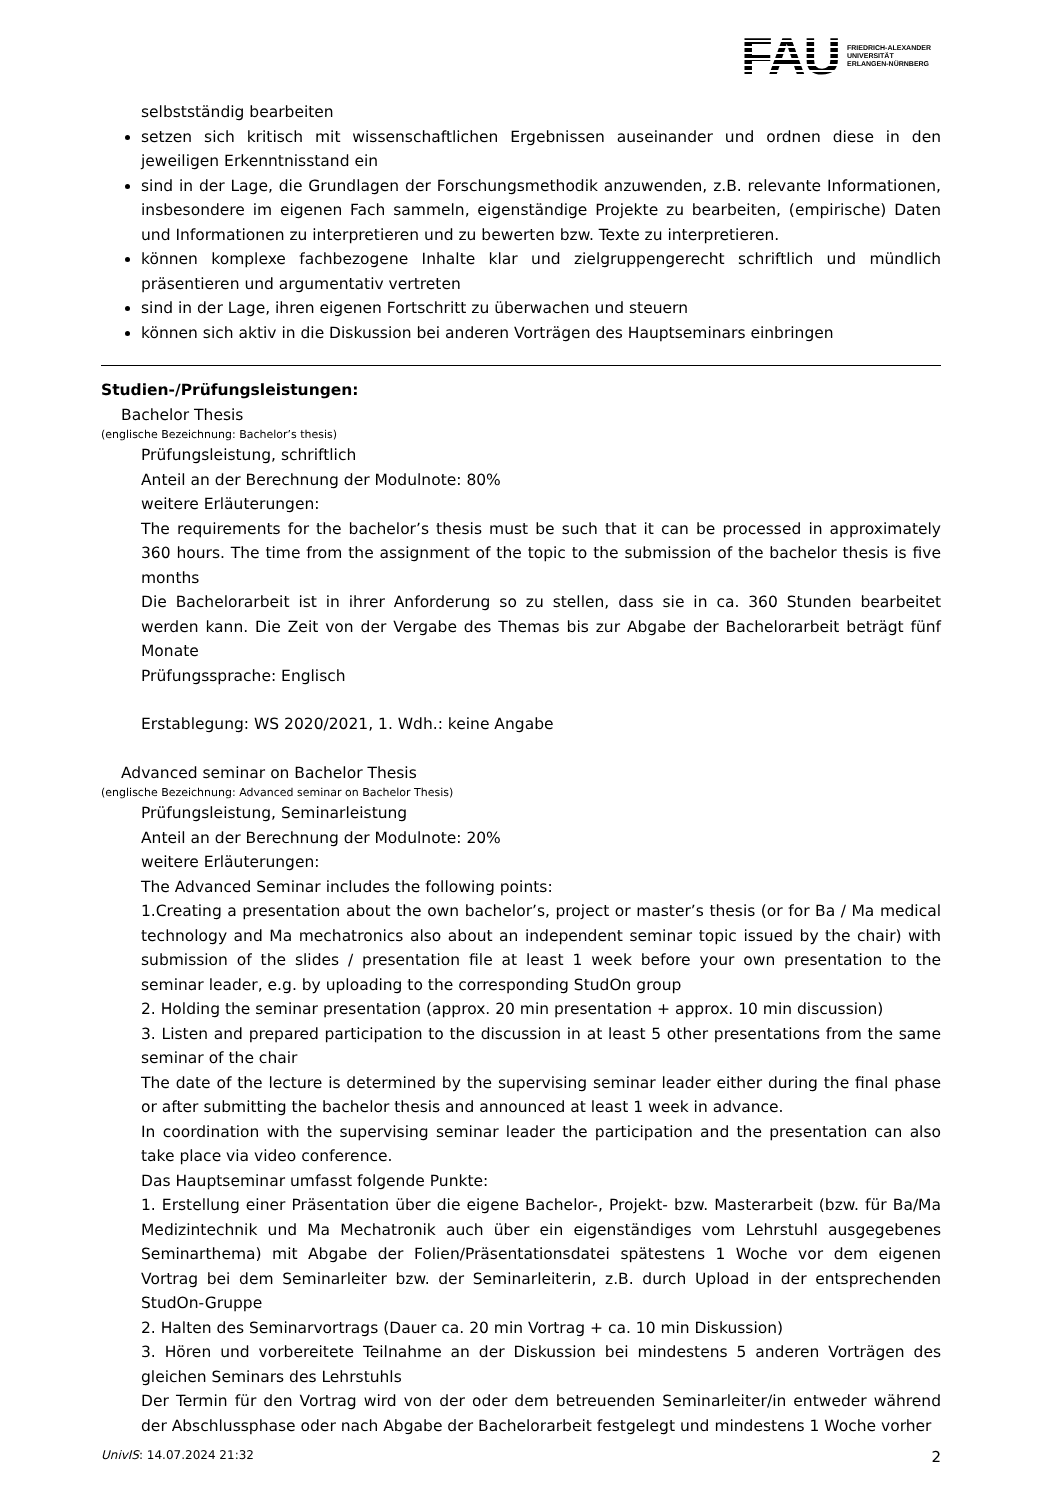FAU
FRIEDRICH-ALEXANDER
UNIVERSITÄT
ERLANGEN-NÜRNBERG
selbstständig bearbeiten
setzen sich kritisch mit wissenschaftlichen Ergebnissen auseinander und ordnen diese in den jeweiligen Erkenntnisstand ein
sind in der Lage, die Grundlagen der Forschungsmethodik anzuwenden, z.B. relevante Informationen, insbesondere im eigenen Fach sammeln, eigenständige Projekte zu bearbeiten, (empirische) Daten und Informationen zu interpretieren und zu bewerten bzw. Texte zu interpretieren.
können komplexe fachbezogene Inhalte klar und zielgruppengerecht schriftlich und mündlich präsentieren und argumentativ vertreten
sind in der Lage, ihren eigenen Fortschritt zu überwachen und steuern
können sich aktiv in die Diskussion bei anderen Vorträgen des Hauptseminars einbringen
Studien-/Prüfungsleistungen:
Bachelor Thesis
(englische Bezeichnung: Bachelor’s thesis)
Prüfungsleistung, schriftlich
Anteil an der Berechnung der Modulnote: 80%
weitere Erläuterungen:
The requirements for the bachelor’s thesis must be such that it can be processed in approximately 360 hours. The time from the assignment of the topic to the submission of the bachelor thesis is five months
Die Bachelorarbeit ist in ihrer Anforderung so zu stellen, dass sie in ca. 360 Stunden bearbeitet werden kann. Die Zeit von der Vergabe des Themas bis zur Abgabe der Bachelorarbeit beträgt fünf Monate
Prüfungssprache: Englisch
Erstablegung: WS 2020/2021, 1. Wdh.: keine Angabe
Advanced seminar on Bachelor Thesis
(englische Bezeichnung: Advanced seminar on Bachelor Thesis)
Prüfungsleistung, Seminarleistung
Anteil an der Berechnung der Modulnote: 20%
weitere Erläuterungen:
The Advanced Seminar includes the following points:
1.Creating a presentation about the own bachelor’s, project or master’s thesis (or for Ba / Ma medical technology and Ma mechatronics also about an independent seminar topic issued by the chair) with submission of the slides / presentation file at least 1 week before your own presentation to the seminar leader, e.g. by uploading to the corresponding StudOn group
2. Holding the seminar presentation (approx. 20 min presentation + approx. 10 min discussion)
3. Listen and prepared participation to the discussion in at least 5 other presentations from the same seminar of the chair
The date of the lecture is determined by the supervising seminar leader either during the final phase or after submitting the bachelor thesis and announced at least 1 week in advance.
In coordination with the supervising seminar leader the participation and the presentation can also take place via video conference.
Das Hauptseminar umfasst folgende Punkte:
1. Erstellung einer Präsentation über die eigene Bachelor-, Projekt- bzw. Masterarbeit (bzw. für Ba/Ma Medizintechnik und Ma Mechatronik auch über ein eigenständiges vom Lehrstuhl ausgegebenes Seminarthema) mit Abgabe der Folien/Präsentationsdatei spätestens 1 Woche vor dem eigenen Vortrag bei dem Seminarleiter bzw. der Seminarleiterin, z.B. durch Upload in der entsprechenden StudOn-Gruppe
2. Halten des Seminarvortrags (Dauer ca. 20 min Vortrag + ca. 10 min Diskussion)
3. Hören und vorbereitete Teilnahme an der Diskussion bei mindestens 5 anderen Vorträgen des gleichen Seminars des Lehrstuhls
Der Termin für den Vortrag wird von der oder dem betreuenden Seminarleiter/in entweder während der Abschlussphase oder nach Abgabe der Bachelorarbeit festgelegt und mindestens 1 Woche vorher
UnivIS: 14.07.2024 21:32 2